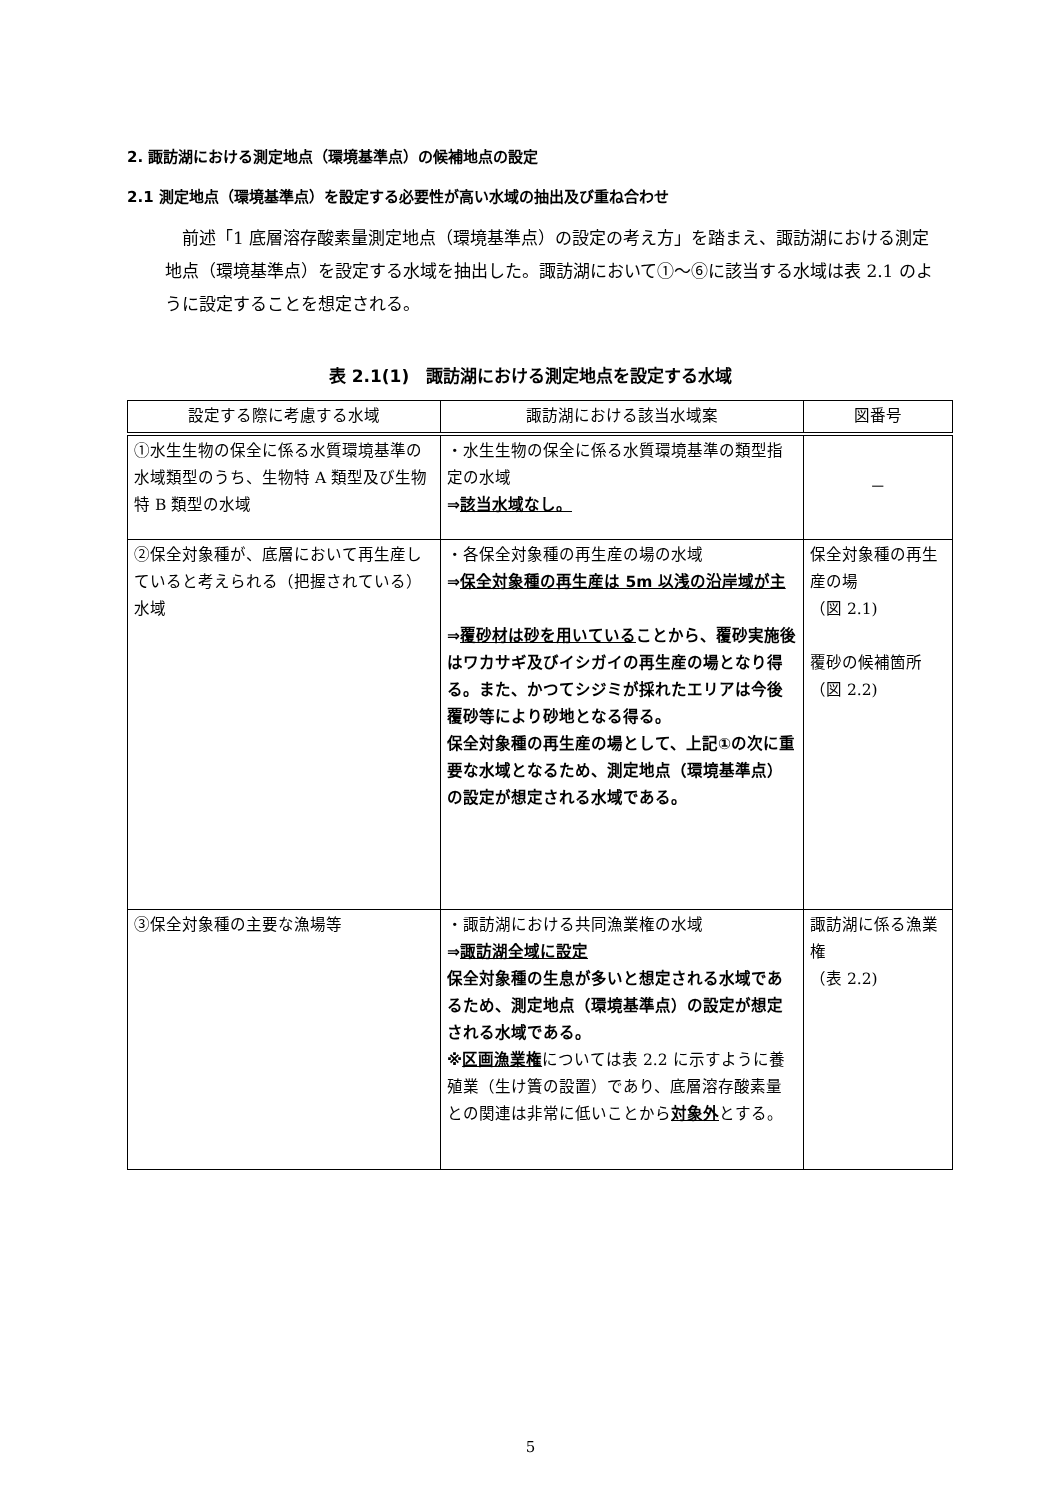2. 諏訪湖における測定地点（環境基準点）の候補地点の設定
2.1 測定地点（環境基準点）を設定する必要性が高い水域の抽出及び重ね合わせ
　前述「1 底層溶存酸素量測定地点（環境基準点）の設定の考え方」を踏まえ、諏訪湖における測定地点（環境基準点）を設定する水域を抽出した。諏訪湖において①～⑥に該当する水域は表 2.1 のように設定することを想定される。
表 2.1(1)　諏訪湖における測定地点を設定する水域
| 設定する際に考慮する水域 | 諏訪湖における該当水域案 | 図番号 |
| --- | --- | --- |
| ①水生生物の保全に係る水質環境基準の水域類型のうち、生物特 A 類型及び生物特 B 類型の水域 | ・水生生物の保全に係る水質環境基準の類型指定の水域 ⇒ 該当水域なし。 | － |
| ②保全対象種が、底層において再生産していると考えられる（把握されている）水域 | ・各保全対象種の再生産の場の水域 ⇒ 保全対象種の再生産は 5m 以浅の沿岸域が主 ⇒ 覆砂材は砂を用いている ことから、覆砂実施後はワカサギ及びイシガイの再生産の場となり得る。また、かつてシジミが採れたエリアは今後覆砂等により砂地となる得る。 保全対象種の再生産の場として、上記①の次に重要な水域となるため、測定地点（環境基準点）の設定が想定される水域である。 | 保全対象種の再生産の場 （図 2.1) 覆砂の候補箇所 （図 2.2) |
| ③保全対象種の主要な漁場等 | ・諏訪湖における共同漁業権の水域 ⇒ 諏訪湖全域に設定 保全対象種の生息が多いと想定される水域であるため、測定地点（環境基準点）の設定が想定される水域である。 ※ 区画漁業権 については表 2.2 に示すように養殖業（生け簀の設置）であり、底層溶存酸素量との関連は非常に低いことから 対象外 とする。 | 諏訪湖に係る漁業権 （表 2.2) |
5